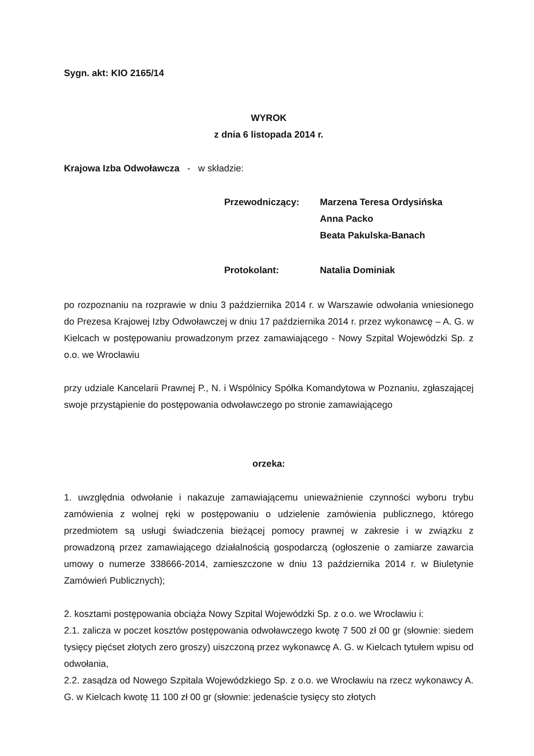Sygn. akt: KIO 2165/14
WYROK
z dnia 6 listopada 2014 r.
Krajowa Izba Odwoławcza - w składzie:
Przewodniczący: Marzena Teresa Ordysińska
Anna Packo
Beata Pakulska-Banach
Protokolant: Natalia Dominiak
po rozpoznaniu na rozprawie w dniu 3 października 2014 r. w Warszawie odwołania wniesionego do Prezesa Krajowej Izby Odwoławczej w dniu 17 października 2014 r. przez wykonawcę – A. G. w Kielcach w postępowaniu prowadzonym przez zamawiającego - Nowy Szpital Wojewódzki Sp. z o.o. we Wrocławiu
przy udziale Kancelarii Prawnej P., N. i Wspólnicy Spółka Komandytowa w Poznaniu, zgłaszającej swoje przystąpienie do postępowania odwoławczego po stronie zamawiającego
orzeka:
1. uwzględnia odwołanie i nakazuje zamawiającemu unieważnienie czynności wyboru trybu zamówienia z wolnej ręki w postępowaniu o udzielenie zamówienia publicznego, którego przedmiotem są usługi świadczenia bieżącej pomocy prawnej w zakresie i w związku z prowadzoną przez zamawiającego działalnością gospodarczą (ogłoszenie o zamiarze zawarcia umowy o numerze 338666-2014, zamieszczone w dniu 13 października 2014 r. w Biuletynie Zamówień Publicznych);
2. kosztami postępowania obciąża Nowy Szpital Wojewódzki Sp. z o.o. we Wrocławiu i:
2.1. zalicza w poczet kosztów postępowania odwoławczego kwotę 7 500 zł 00 gr (słownie: siedem tysięcy pięćset złotych zero groszy) uiszczoną przez wykonawcę A. G. w Kielcach tytułem wpisu od odwołania,
2.2. zasądza od Nowego Szpitala Wojewódzkiego Sp. z o.o. we Wrocławiu na rzecz wykonawcy A. G. w Kielcach kwotę 11 100 zł 00 gr (słownie: jedenaście tysięcy sto złotych